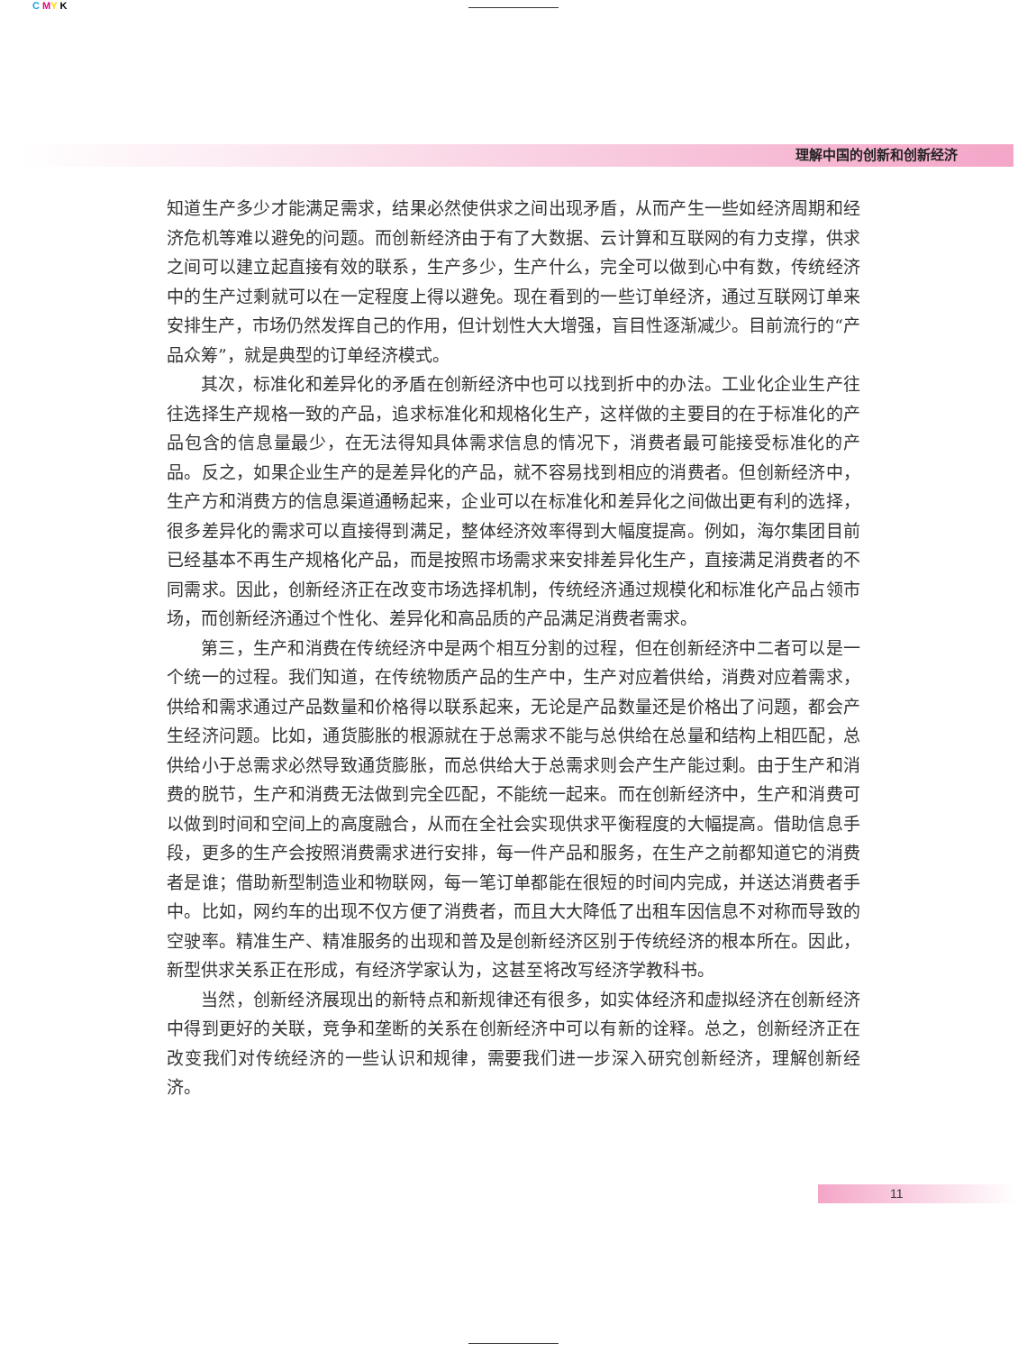C MY K
理解中国的创新和创新经济
知道生产多少才能满足需求，结果必然使供求之间出现矛盾，从而产生一些如经济周期和经济危机等难以避免的问题。而创新经济由于有了大数据、云计算和互联网的有力支撑，供求之间可以建立起直接有效的联系，生产多少，生产什么，完全可以做到心中有数，传统经济中的生产过剩就可以在一定程度上得以避免。现在看到的一些订单经济，通过互联网订单来安排生产，市场仍然发挥自己的作用，但计划性大大增强，盲目性逐渐减少。目前流行的“产品众筹”，就是典型的订单经济模式。
其次，标准化和差异化的矛盾在创新经济中也可以找到折中的办法。工业化企业生产往往选择生产规格一致的产品，追求标准化和规格化生产，这样做的主要目的在于标准化的产品包含的信息量最少，在无法得知具体需求信息的情况下，消费者最可能接受标准化的产品。反之，如果企业生产的是差异化的产品，就不容易找到相应的消费者。但创新经济中，生产方和消费方的信息渠道通畅起来，企业可以在标准化和差异化之间做出更有利的选择，很多差异化的需求可以直接得到满足，整体经济效率得到大幅度提高。例如，海尔集团目前已经基本不再生产规格化产品，而是按照市场需求来安排差异化生产，直接满足消费者的不同需求。因此，创新经济正在改变市场选择机制，传统经济通过规模化和标准化产品占领市场，而创新经济通过个性化、差异化和高品质的产品满足消费者需求。
第三，生产和消费在传统经济中是两个相互分割的过程，但在创新经济中二者可以是一个统一的过程。我们知道，在传统物质产品的生产中，生产对应着供给，消费对应着需求，供给和需求通过产品数量和价格得以联系起来，无论是产品数量还是价格出了问题，都会产生经济问题。比如，通货膨胀的根源就在于总需求不能与总供给在总量和结构上相匹配，总供给小于总需求必然导致通货膨胀，而总供给大于总需求则会产生产能过剩。由于生产和消费的脱节，生产和消费无法做到完全匹配，不能统一起来。而在创新经济中，生产和消费可以做到时间和空间上的高度融合，从而在全社会实现供求平衡程度的大幅提高。借助信息手段，更多的生产会按照消费需求进行安排，每一件产品和服务，在生产之前都知道它的消费者是谁；借助新型制造业和物联网，每一笔订单都能在很短的时间内完成，并送达消费者手中。比如，网约车的出现不仅方便了消费者，而且大大降低了出租车因信息不对称而导致的空驶率。精准生产、精准服务的出现和普及是创新经济区别于传统经济的根本所在。因此，新型供求关系正在形成，有经济学家认为，这甚至将改写经济学教科书。
当然，创新经济展现出的新特点和新规律还有很多，如实体经济和虚拟经济在创新经济中得到更好的关联，竞争和垄断的关系在创新经济中可以有新的诠释。总之，创新经济正在改变我们对传统经济的一些认识和规律，需要我们进一步深入研究创新经济，理解创新经济。
11